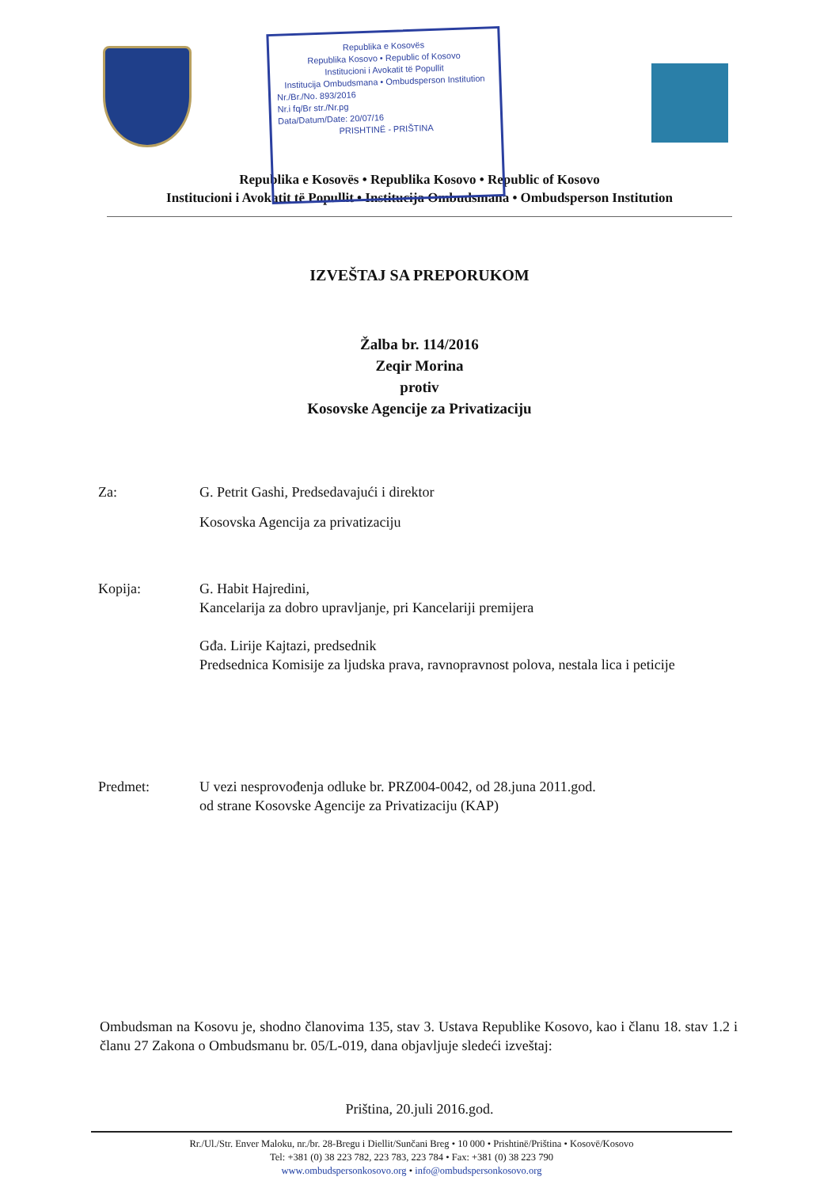Republika e Kosovës
Republika Kosovo • Republic of Kosovo
Institucioni i Avokatit të Popullit
Institucija Ombudsmana • Ombudsperson Institution
Nr./Br./No. 893/2016
Nr.i fq/Br str./Nr.pg
Data/Datum/Date: 20/07/16
PRISHTINË - PRIŠTINA
Republika e Kosovës • Republika Kosovo • Republic of Kosovo
Institucioni i Avokatit të Popullit • Institucija Ombudsmana • Ombudsperson Institution
IZVEŠTAJ SA PREPORUKOM
Žalba br. 114/2016
Zeqir Morina
protiv
Kosovske Agencije za Privatizaciju
Za: G. Petrit Gashi, Predsedavajući i direktor
Kosovska Agencija za privatizaciju
Kopija: G. Habit Hajredini,
Kancelarija za dobro upravljanje, pri Kancelariji premijera
Gđa. Lirije Kajtazi, predsednik
Predsednica Komisije za ljudska prava, ravnopravnost polova, nestala lica i peticije
Predmet: U vezi nesprovođenja odluke br. PRZ004-0042, od 28.juna 2011.god.
od strane Kosovske Agencije za Privatizaciju (KAP)
Ombudsman na Kosovu je, shodno članovima 135, stav 3. Ustava Republike Kosovo, kao i članu 18. stav 1.2 i članu 27 Zakona o Ombudsmanu br. 05/L-019, dana objavljuje sledeći izveštaj:
Priština, 20.juli 2016.god.
Rr./Ul./Str. Enver Maloku, nr./br. 28-Bregu i Diellit/Sunčani Breg • 10 000 • Prishtinë/Priština • Kosovë/Kosovo
Tel: +381 (0) 38 223 782, 223 783, 223 784 • Fax: +381 (0) 38 223 790
www.ombudspersonkosovo.org • info@ombudspersonkosovo.org